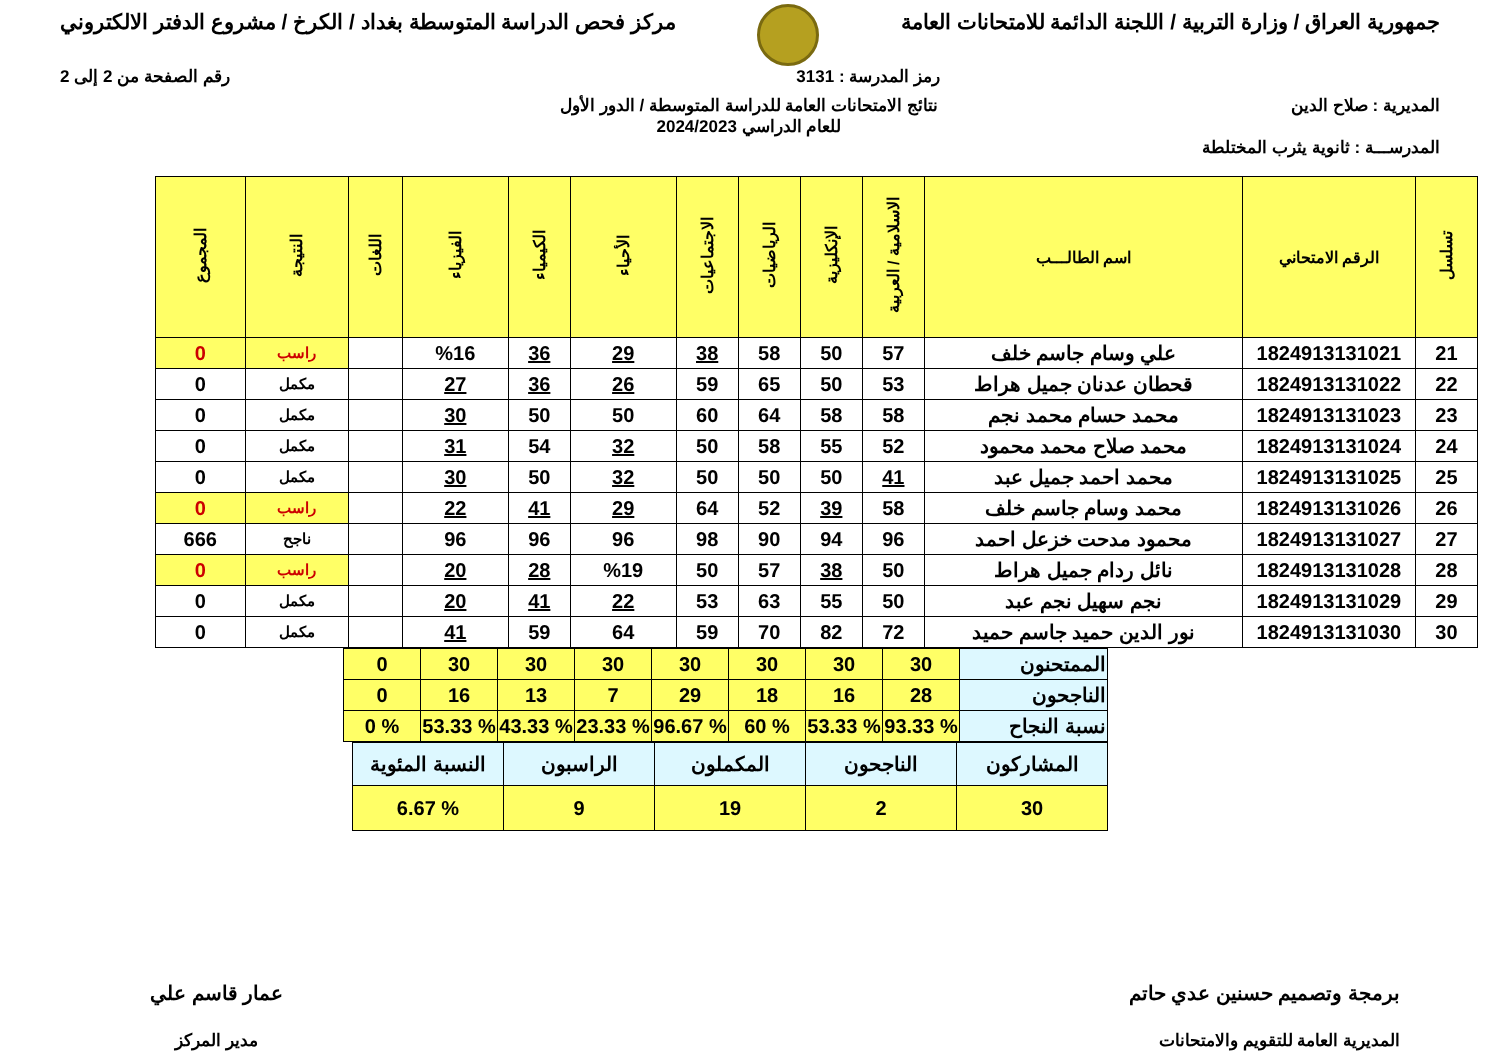جمهورية العراق / وزارة التربية / اللجنة الدائمة للامتحانات العامة
مركز فحص الدراسة المتوسطة بغداد / الكرخ / مشروع الدفتر الالكتروني
رمز المدرسة : 3131 رقم الصفحة من 2 إلى 2
المديرية : صلاح الدين نتائج الامتحانات العامة للدراسة المتوسطة / الدور الأول
للعام الدراسي 2024/2023
المدرســـة : ثانوية يثرب المختلطة
| تسلسل | الرقم الامتحاني | اسم الطالـــب | الاسلامية / العربية | الإنكليزية | الرياضيات | الاجتماعيات | الأحياء | الكيمياء | الفيزياء | اللغات | النتيجة | المجموع |
| --- | --- | --- | --- | --- | --- | --- | --- | --- | --- | --- | --- | --- |
| 21 | 1824913131021 | علي وسام جاسم خلف | 57 | 50 | 58 | 38 | 29 | 36 | %16 | | راسب | 0 |
| 22 | 1824913131022 | قحطان عدنان جميل هراط | 53 | 50 | 65 | 59 | 26 | 36 | 27 | | مكمل | 0 |
| 23 | 1824913131023 | محمد حسام محمد نجم | 58 | 58 | 64 | 60 | 50 | 50 | 30 | | مكمل | 0 |
| 24 | 1824913131024 | محمد صلاح محمد محمود | 52 | 55 | 58 | 50 | 32 | 54 | 31 | | مكمل | 0 |
| 25 | 1824913131025 | محمد احمد جميل عبد | 41 | 50 | 50 | 50 | 32 | 50 | 30 | | مكمل | 0 |
| 26 | 1824913131026 | محمد وسام جاسم خلف | 58 | 39 | 52 | 64 | 29 | 41 | 22 | | راسب | 0 |
| 27 | 1824913131027 | محمود مدحت خزعل احمد | 96 | 94 | 90 | 98 | 96 | 96 | 96 | | ناجح | 666 |
| 28 | 1824913131028 | نائل ردام جميل هراط | 50 | 38 | 57 | 50 | %19 | 28 | 20 | | راسب | 0 |
| 29 | 1824913131029 | نجم سهيل نجم عبد | 50 | 55 | 63 | 53 | 22 | 41 | 20 | | مكمل | 0 |
| 30 | 1824913131030 | نور الدين حميد جاسم حميد | 72 | 82 | 70 | 59 | 64 | 59 | 41 | | مكمل | 0 |
| الممتحنون | 30 | 30 | 30 | 30 | 30 | 30 | 30 | 0 |
| الناجحون | 28 | 16 | 18 | 29 | 7 | 13 | 16 | 0 |
| نسبة النجاح | % 93.33 | % 53.33 | % 60 | % 96.67 | % 23.33 | % 43.33 | % 53.33 | % 0 |
| المشاركون | الناجحون | المكملون | الراسبون | النسبة المئوية |
| 30 | 2 | 19 | 9 | % 6.67 |
برمجة وتصميم حسنين عدي حاتم
المديرية العامة للتقويم والامتحانات
عمار قاسم علي
مدير المركز